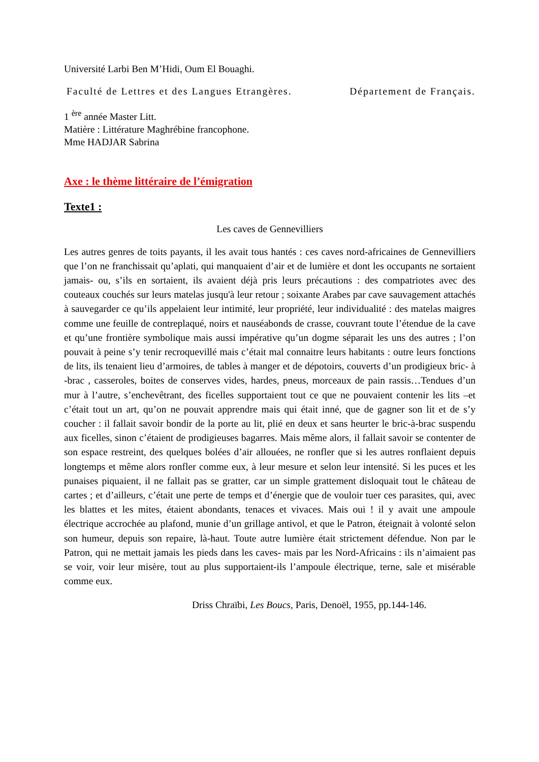Université Larbi Ben M’Hidi, Oum El Bouaghi.
Faculté de Lettres et des Langues Etrangères. Département de Français.
1 <sup>ère</sup> année Master Litt.
Matière : Littérature Maghrébine francophone.
Mme HADJAR Sabrina
Axe : le thème littéraire de l’émigration
Texte1 :
Les caves de Gennevilliers
Les autres genres de toits payants, il les avait tous hantés : ces caves nord-africaines de Gennevilliers que l’on ne franchissait qu’aplati, qui manquaient d’air et de lumière et dont les occupants ne sortaient jamais- ou, s’ils en sortaient, ils avaient déjà pris leurs précautions : des compatriotes avec des couteaux couchés sur leurs matelas jusqu'à leur retour ; soixante Arabes par cave sauvagement attachés à sauvegarder ce qu’ils appelaient leur intimité, leur propriété, leur individualité : des matelas maigres comme une feuille de contreplaqué, noirs et nauséabonds de crasse, couvrant toute l’étendue de la cave et qu’une frontière symbolique mais aussi impérative qu’un dogme séparait les uns des autres ; l’on pouvait à peine s’y tenir recroquevillé mais c’était mal connaitre leurs habitants : outre leurs fonctions de lits, ils tenaient lieu d’armoires, de tables à manger et de dépotoirs, couverts d’un prodigieux bric- à -brac , casseroles, boites de conserves vides, hardes, pneus, morceaux de pain rassis…Tendues d’un mur à l’autre, s’enchevêtrant, des ficelles supportaient tout ce que ne pouvaient contenir les lits –et c’était tout un art, qu’on ne pouvait apprendre mais qui était inné, que de gagner son lit et de s’y coucher : il fallait savoir bondir de la porte au lit, plié en deux et sans heurter le bric-à-brac suspendu aux ficelles, sinon c’étaient de prodigieuses bagarres. Mais même alors, il fallait savoir se contenter de son espace restreint, des quelques bolées d’air allouées, ne ronfler que si les autres ronflaient depuis longtemps et même alors ronfler comme eux, à leur mesure et selon leur intensité. Si les puces et les punaises piquaient, il ne fallait pas se gratter, car un simple grattement disloquait tout le château de cartes ; et d’ailleurs, c’était une perte de temps et d’énergie que de vouloir tuer ces parasites, qui, avec les blattes et les mites, étaient abondants, tenaces et vivaces. Mais oui ! il y avait une ampoule électrique accrochée au plafond, munie d’un grillage antivol, et que le Patron, éteignait à volonté selon son humeur, depuis son repaire, là-haut. Toute autre lumière était strictement défendue. Non par le Patron, qui ne mettait jamais les pieds dans les caves- mais par les Nord-Africains : ils n’aimaient pas se voir, voir leur misère, tout au plus supportaient-ils l’ampoule électrique, terne, sale et misérable comme eux.
Driss Chraïbi, Les Boucs, Paris, Denoël, 1955, pp.144-146.